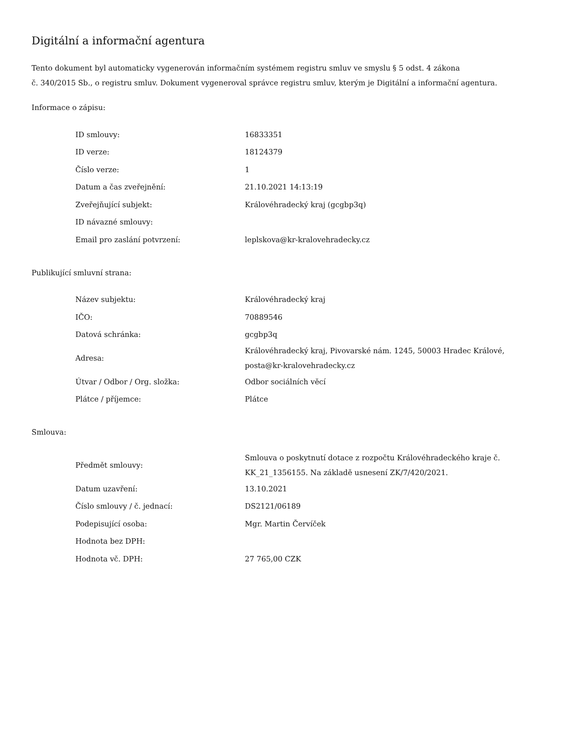Digitální a informační agentura
Tento dokument byl automaticky vygenerován informačním systémem registru smluv ve smyslu § 5 odst. 4 zákona
č. 340/2015 Sb., o registru smluv. Dokument vygeneroval správce registru smluv, kterým je Digitální a informační agentura.
Informace o zápisu:
| ID smlouvy: | 16833351 |
| ID verze: | 18124379 |
| Číslo verze: | 1 |
| Datum a čas zveřejnění: | 21.10.2021 14:13:19 |
| Zveřejňující subjekt: | Královéhradecký kraj (gcgbp3q) |
| ID návazné smlouvy: | |
| Email pro zaslání potvrzení: | leplskova@kr-kralovehradecky.cz |
Publikující smluvní strana:
| Název subjektu: | Královéhradecký kraj |
| IČO: | 70889546 |
| Datová schránka: | gcgbp3q |
| Adresa: | Královéhradecký kraj, Pivovarské nám. 1245, 50003 Hradec Králové, posta@kr-kralovehradecky.cz |
| Útvar / Odbor / Org. složka: | Odbor sociálních věcí |
| Plátce / příjemce: | Plátce |
Smlouva:
| Předmět smlouvy: | Smlouva o poskytnutí dotace z rozpočtu Královéhradeckého kraje č. KK_21_1356155. Na základě usnesení ZK/7/420/2021. |
| Datum uzavření: | 13.10.2021 |
| Číslo smlouvy / č. jednací: | DS2121/06189 |
| Podepisující osoba: | Mgr. Martin Červíček |
| Hodnota bez DPH: | |
| Hodnota vč. DPH: | 27 765,00 CZK |